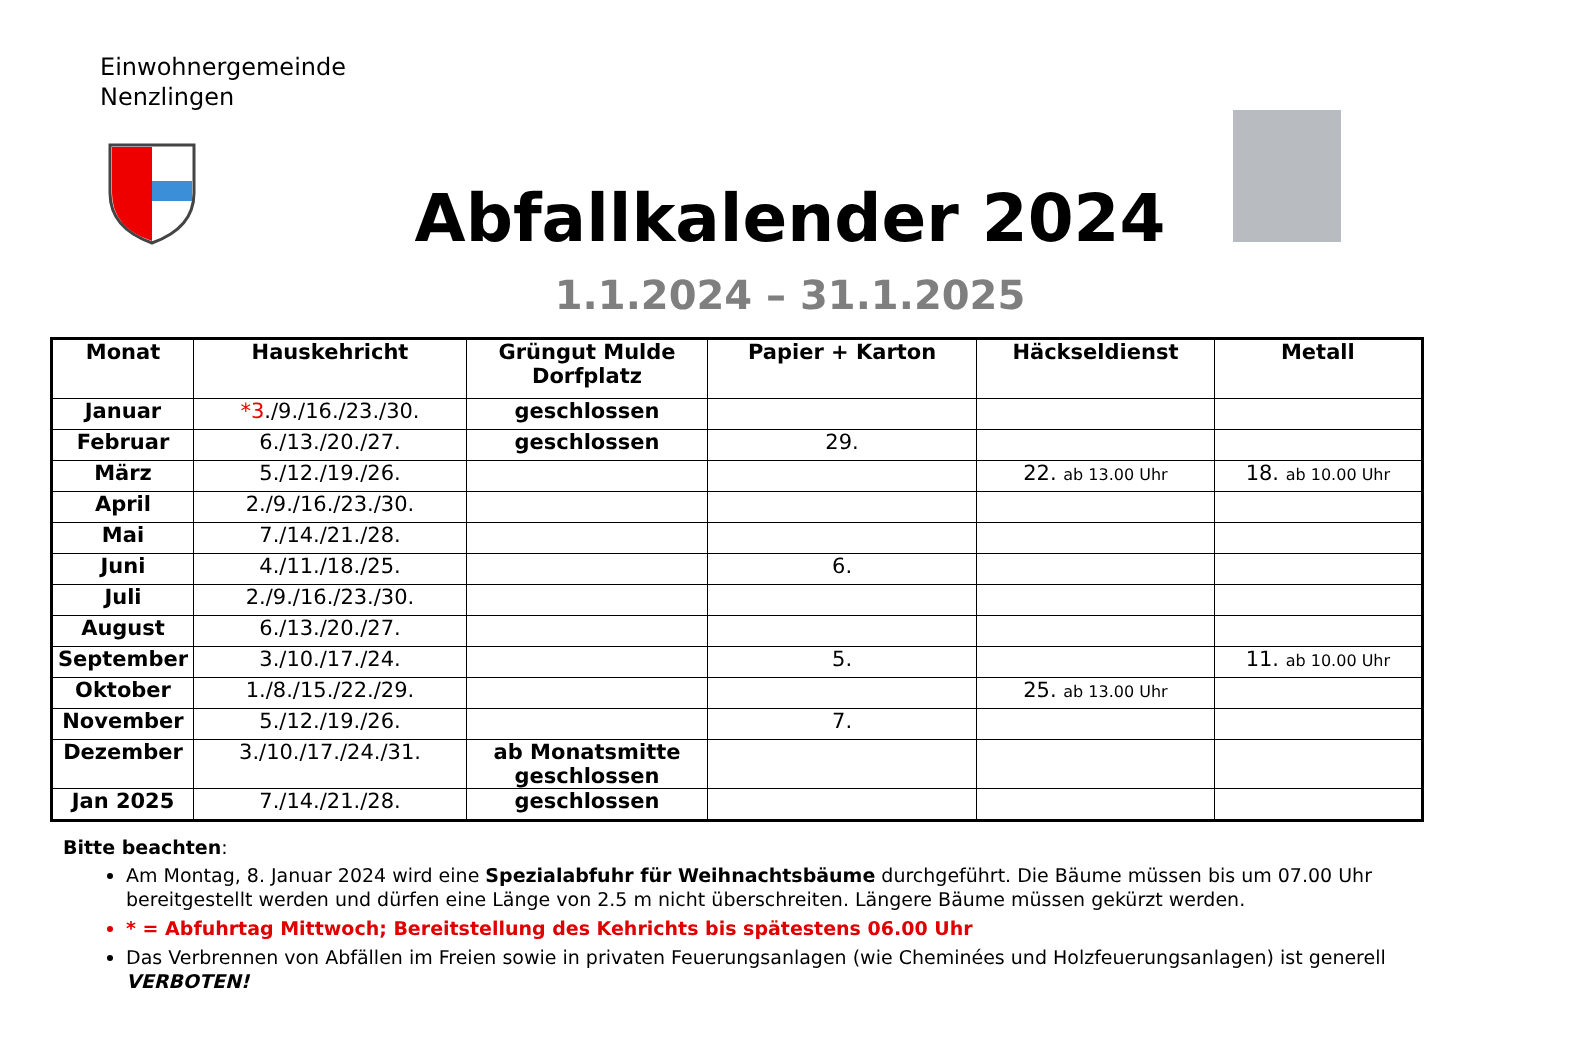Einwohnergemeinde
Nenzlingen
Abfallkalender 2024
1.1.2024 – 31.1.2025
| Monat | Hauskehricht | Grüngut Mulde Dorfplatz | Papier + Karton | Häckseldienst | Metall |
| --- | --- | --- | --- | --- | --- |
| Januar | *3 ./9./16./23./30. | geschlossen | | | |
| Februar | 6./13./20./27. | geschlossen | 29. | | |
| März | 5./12./19./26. | | | 22. ab 13.00 Uhr | 18. ab 10.00 Uhr |
| April | 2./9./16./23./30. | | | | |
| Mai | 7./14./21./28. | | | | |
| Juni | 4./11./18./25. | | 6. | | |
| Juli | 2./9./16./23./30. | | | | |
| August | 6./13./20./27. | | | | |
| September | 3./10./17./24. | | 5. | | 11. ab 10.00 Uhr |
| Oktober | 1./8./15./22./29. | | | 25. ab 13.00 Uhr | |
| November | 5./12./19./26. | | 7. | | |
| Dezember | 3./10./17./24./31. | ab Monatsmitte geschlossen | | | |
| Jan 2025 | 7./14./21./28. | geschlossen | | | |
Bitte beachten:
Am Montag, 8. Januar 2024 wird eine Spezialabfuhr für Weihnachtsbäume durchgeführt. Die Bäume müssen bis um 07.00 Uhr bereitgestellt werden und dürfen eine Länge von 2.5 m nicht überschreiten. Längere Bäume müssen gekürzt werden.
* = Abfuhrtag Mittwoch; Bereitstellung des Kehrichts bis spätestens 06.00 Uhr
Das Verbrennen von Abfällen im Freien sowie in privaten Feuerungsanlagen (wie Cheminées und Holzfeuerungsanlagen) ist generell VERBOTEN!